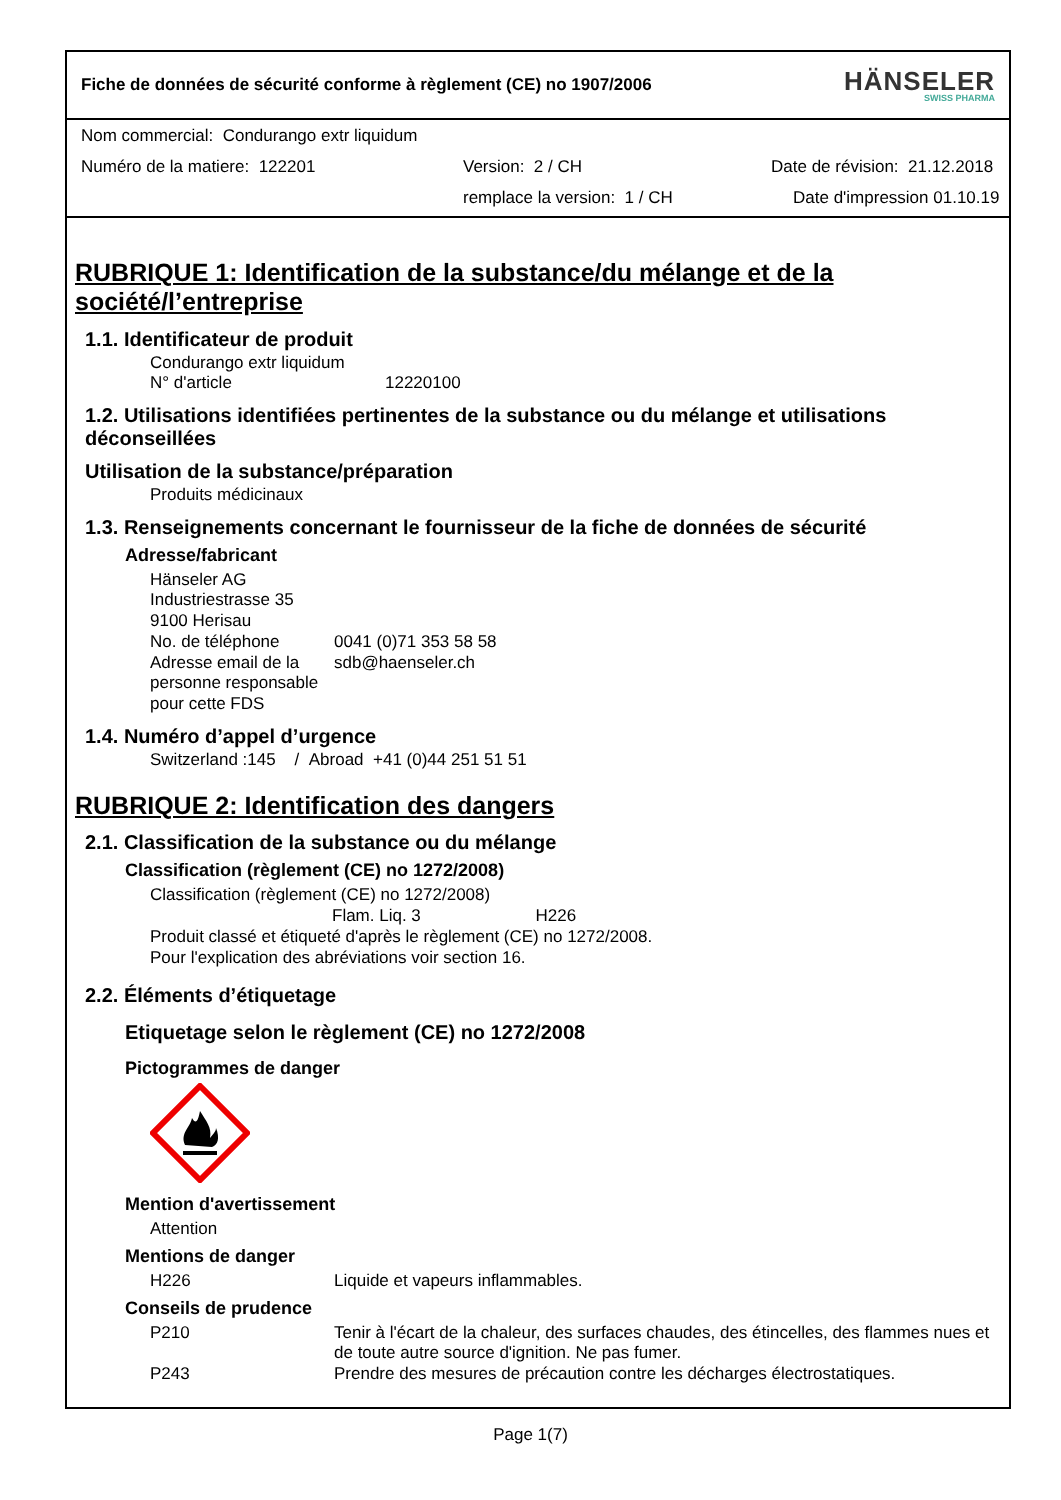Fiche de données de sécurité conforme à règlement (CE) no 1907/2006 HÄNSELER
SWISS PHARMA
Nom commercial: Condurango extr liquidum
Numéro de la matiere: 122201 Version: 2 / CH Date de révision: 21.12.2018
remplace la version: 1 / CH Date d'impression 01.10.19
RUBRIQUE 1: Identification de la substance/du mélange et de la société/l’entreprise
1.1. Identificateur de produit
Condurango extr liquidum
N° d'article 12220100
1.2. Utilisations identifiées pertinentes de la substance ou du mélange et utilisations déconseillées
Utilisation de la substance/préparation
Produits médicinaux
1.3. Renseignements concernant le fournisseur de la fiche de données de sécurité
Adresse/fabricant
Hänseler AG
Industriestrasse 35
9100 Herisau
No. de téléphone 0041 (0)71 353 58 58
Adresse email de la personne responsable pour cette FDS sdb@haenseler.ch
1.4. Numéro d’appel d’urgence
Switzerland :145 / Abroad +41 (0)44 251 51 51
RUBRIQUE 2: Identification des dangers
2.1. Classification de la substance ou du mélange
Classification (règlement (CE) no 1272/2008)
Classification (règlement (CE) no 1272/2008)
Flam. Liq. 3 H226
Produit classé et étiqueté d'après le règlement (CE) no 1272/2008.
Pour l'explication des abréviations voir section 16.
2.2. Éléments d’étiquetage
Etiquetage selon le règlement (CE) no 1272/2008
Pictogrammes de danger
Mention d'avertissement
Attention
Mentions de danger
H226 Liquide et vapeurs inflammables.
Conseils de prudence
P210 Tenir à l'écart de la chaleur, des surfaces chaudes, des étincelles, des flammes nues et de toute autre source d'ignition. Ne pas fumer.
P243 Prendre des mesures de précaution contre les décharges électrostatiques.
Page 1(7)